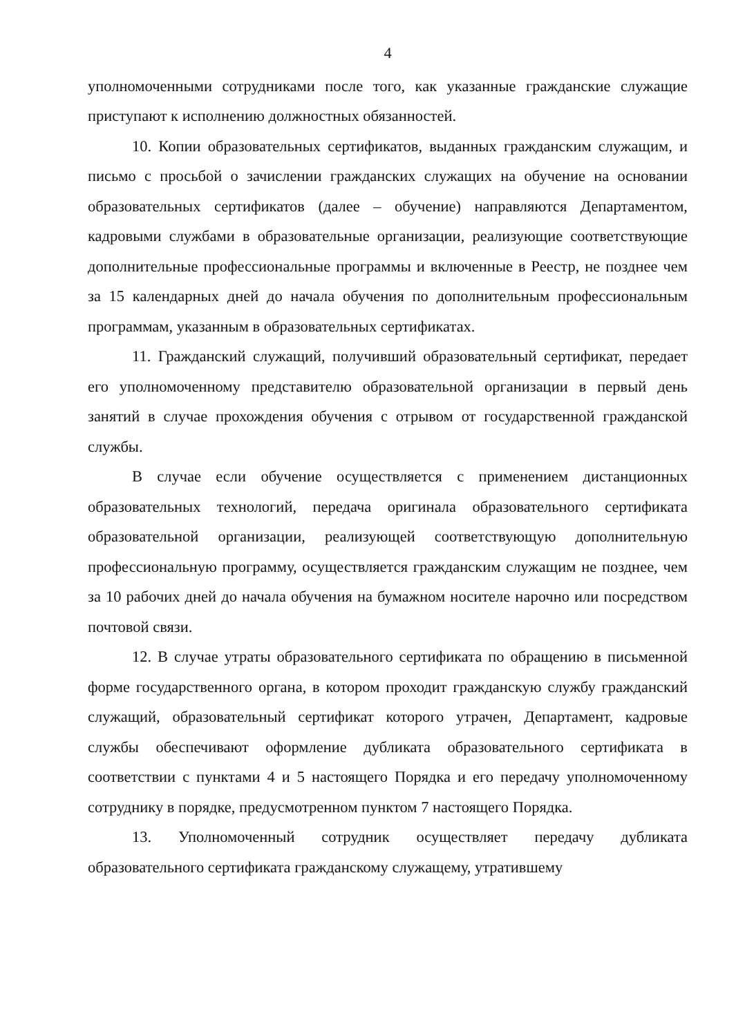4
уполномоченными сотрудниками после того, как указанные гражданские служащие приступают к исполнению должностных обязанностей.
10. Копии образовательных сертификатов, выданных гражданским служащим, и письмо с просьбой о зачислении гражданских служащих на обучение на основании образовательных сертификатов (далее – обучение) направляются Департаментом, кадровыми службами в образовательные организации, реализующие соответствующие дополнительные профессиональные программы и включенные в Реестр, не позднее чем за 15 календарных дней до начала обучения по дополнительным профессиональным программам, указанным в образовательных сертификатах.
11. Гражданский служащий, получивший образовательный сертификат, передает его уполномоченному представителю образовательной организации в первый день занятий в случае прохождения обучения с отрывом от государственной гражданской службы.
В случае если обучение осуществляется с применением дистанционных образовательных технологий, передача оригинала образовательного сертификата образовательной организации, реализующей соответствующую дополнительную профессиональную программу, осуществляется гражданским служащим не позднее, чем за 10 рабочих дней до начала обучения на бумажном носителе нарочно или посредством почтовой связи.
12. В случае утраты образовательного сертификата по обращению в письменной форме государственного органа, в котором проходит гражданскую службу гражданский служащий, образовательный сертификат которого утрачен, Департамент, кадровые службы обеспечивают оформление дубликата образовательного сертификата в соответствии с пунктами 4 и 5 настоящего Порядка и его передачу уполномоченному сотруднику в порядке, предусмотренном пунктом 7 настоящего Порядка.
13. Уполномоченный сотрудник осуществляет передачу дубликата образовательного сертификата гражданскому служащему, утратившему